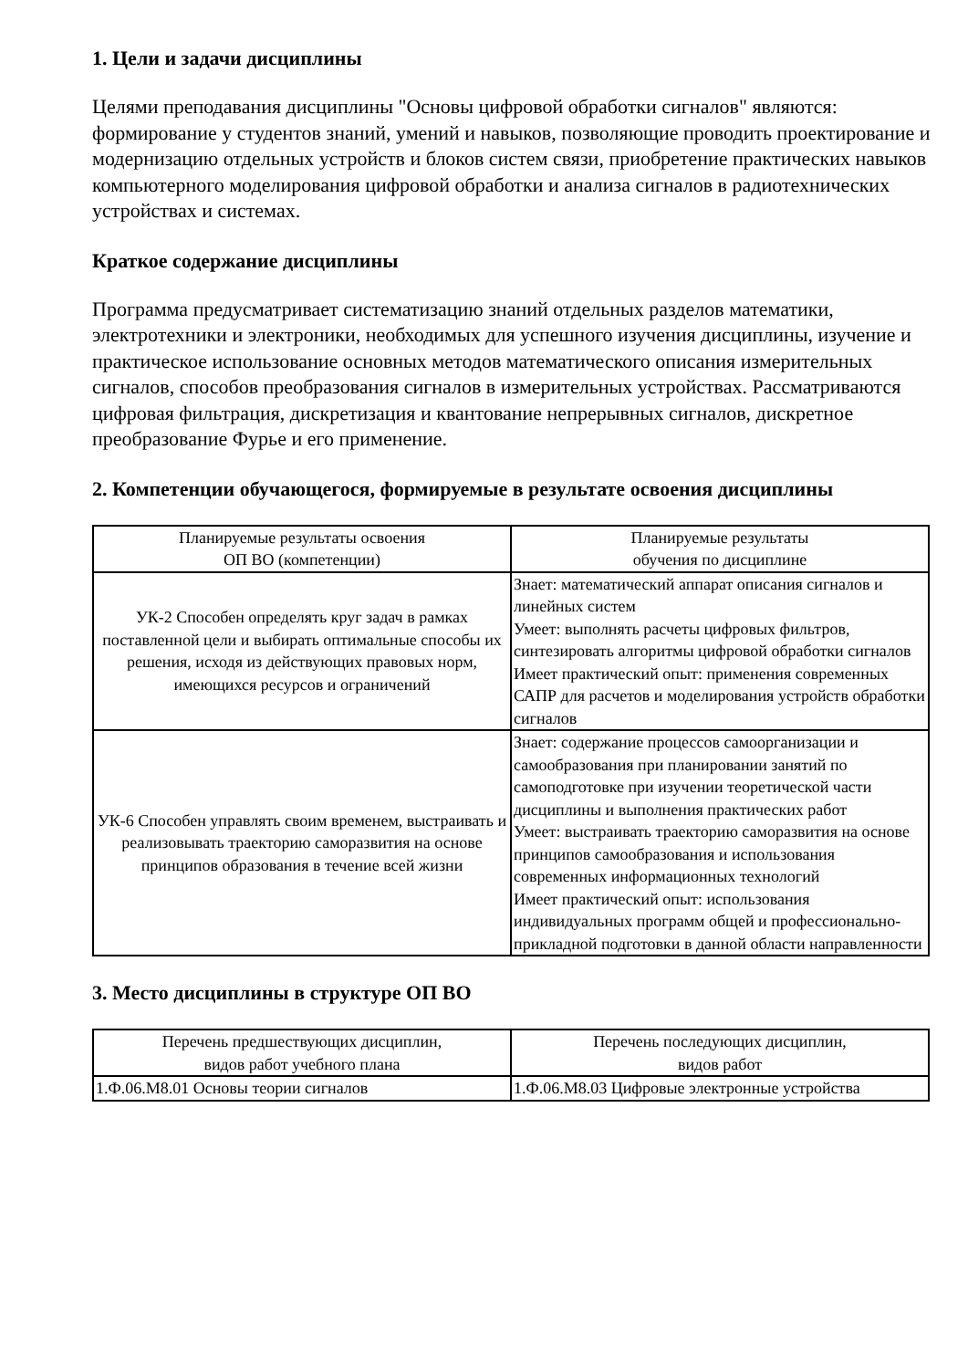1. Цели и задачи дисциплины
Целями преподавания дисциплины "Основы цифровой обработки сигналов" являются: формирование у студентов знаний, умений и навыков, позволяющие проводить проектирование и модернизацию отдельных устройств и блоков систем связи, приобретение практических навыков компьютерного моделирования цифровой обработки и анализа сигналов в радиотехнических устройствах и системах.
Краткое содержание дисциплины
Программа предусматривает систематизацию знаний отдельных разделов математики, электротехники и электроники, необходимых для успешного изучения дисциплины, изучение и практическое использование основных методов математического описания измерительных сигналов, способов преобразования сигналов в измерительных устройствах. Рассматриваются цифровая фильтрация, дискретизация и квантование непрерывных сигналов, дискретное преобразование Фурье и его применение.
2. Компетенции обучающегося, формируемые в результате освоения дисциплины
| Планируемые результаты освоения ОП ВО (компетенции) | Планируемые результаты обучения по дисциплине |
| --- | --- |
| УК-2 Способен определять круг задач в рамках поставленной цели и выбирать оптимальные способы их решения, исходя из действующих правовых норм, имеющихся ресурсов и ограничений | Знает: математический аппарат описания сигналов и линейных систем Умеет: выполнять расчеты цифровых фильтров, синтезировать алгоритмы цифровой обработки сигналов Имеет практический опыт: применения современных САПР для расчетов и моделирования устройств обработки сигналов |
| УК-6 Способен управлять своим временем, выстраивать и реализовывать траекторию саморазвития на основе принципов образования в течение всей жизни | Знает: содержание процессов самоорганизации и самообразования при планировании занятий по самоподготовке при изучении теоретической части дисциплины и выполнения практических работ Умеет: выстраивать траекторию саморазвития на основе принципов самообразования и использования современных информационных технологий Имеет практический опыт: использования индивидуальных программ общей и профессионально-прикладной подготовки в данной области направленности |
3. Место дисциплины в структуре ОП ВО
| Перечень предшествующих дисциплин, видов работ учебного плана | Перечень последующих дисциплин, видов работ |
| --- | --- |
| 1.Ф.06.М8.01 Основы теории сигналов | 1.Ф.06.М8.03 Цифровые электронные устройства |